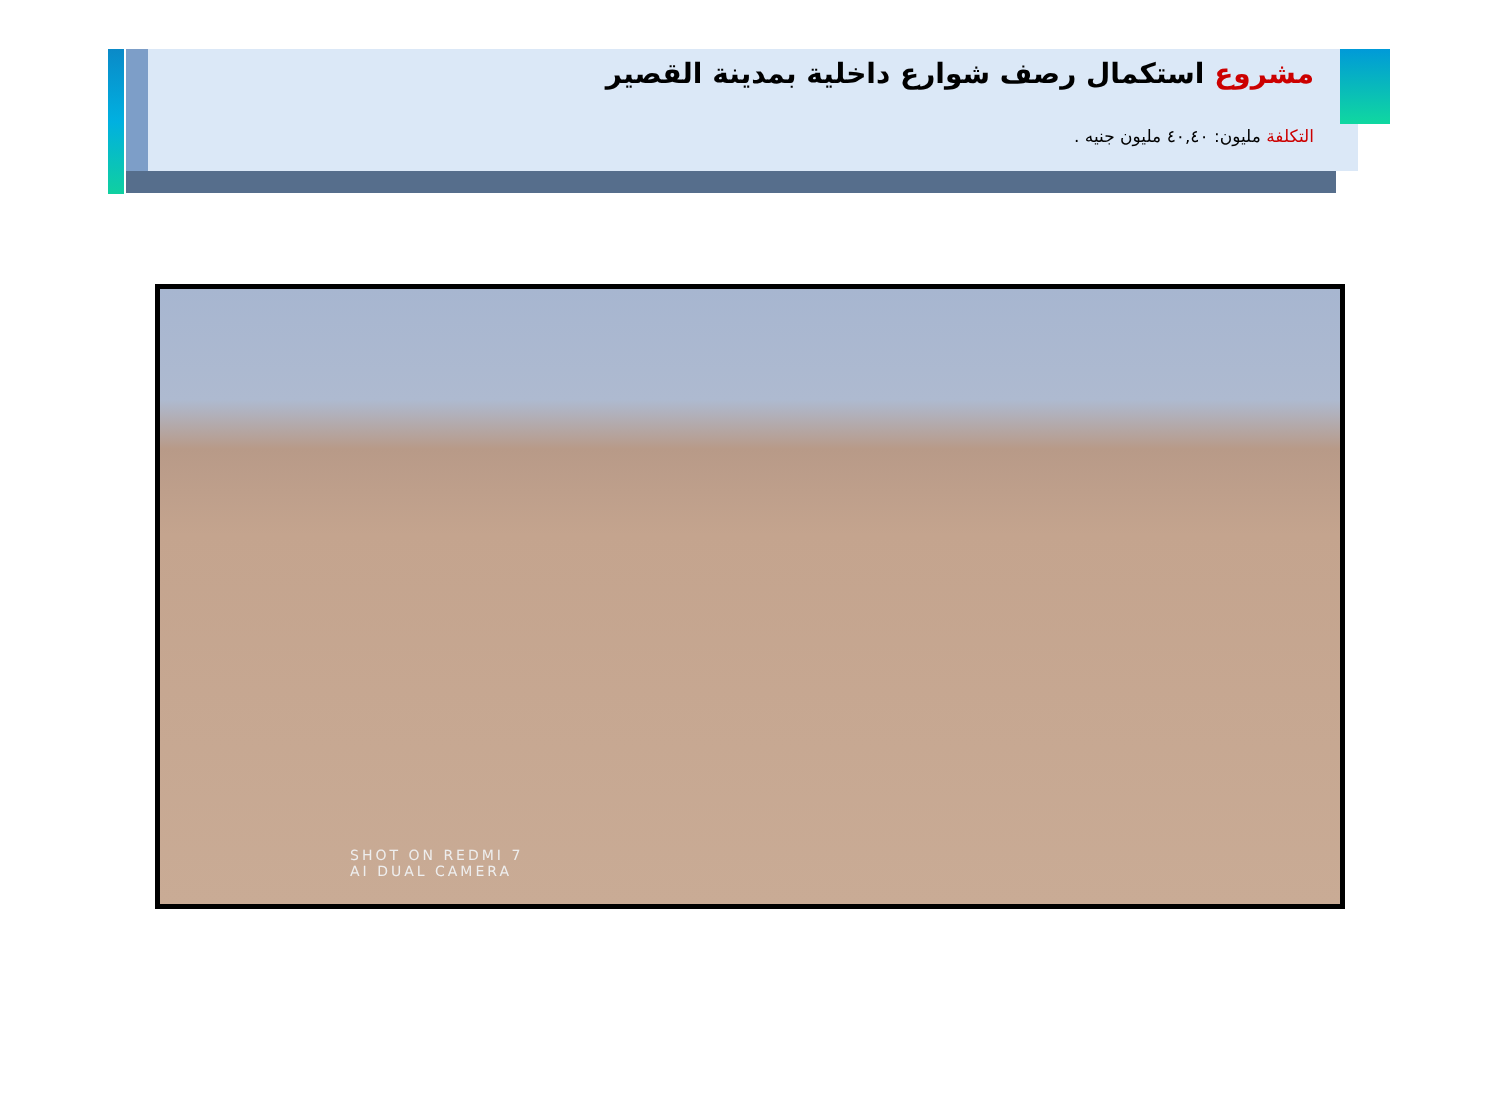مشروع استكمال رصف شوارع داخلية بمدينة القصير
التكلفة مليون: ٤٠,٤٠ مليون جنيه .
SHOT ON REDMI 7
AI DUAL CAMERA